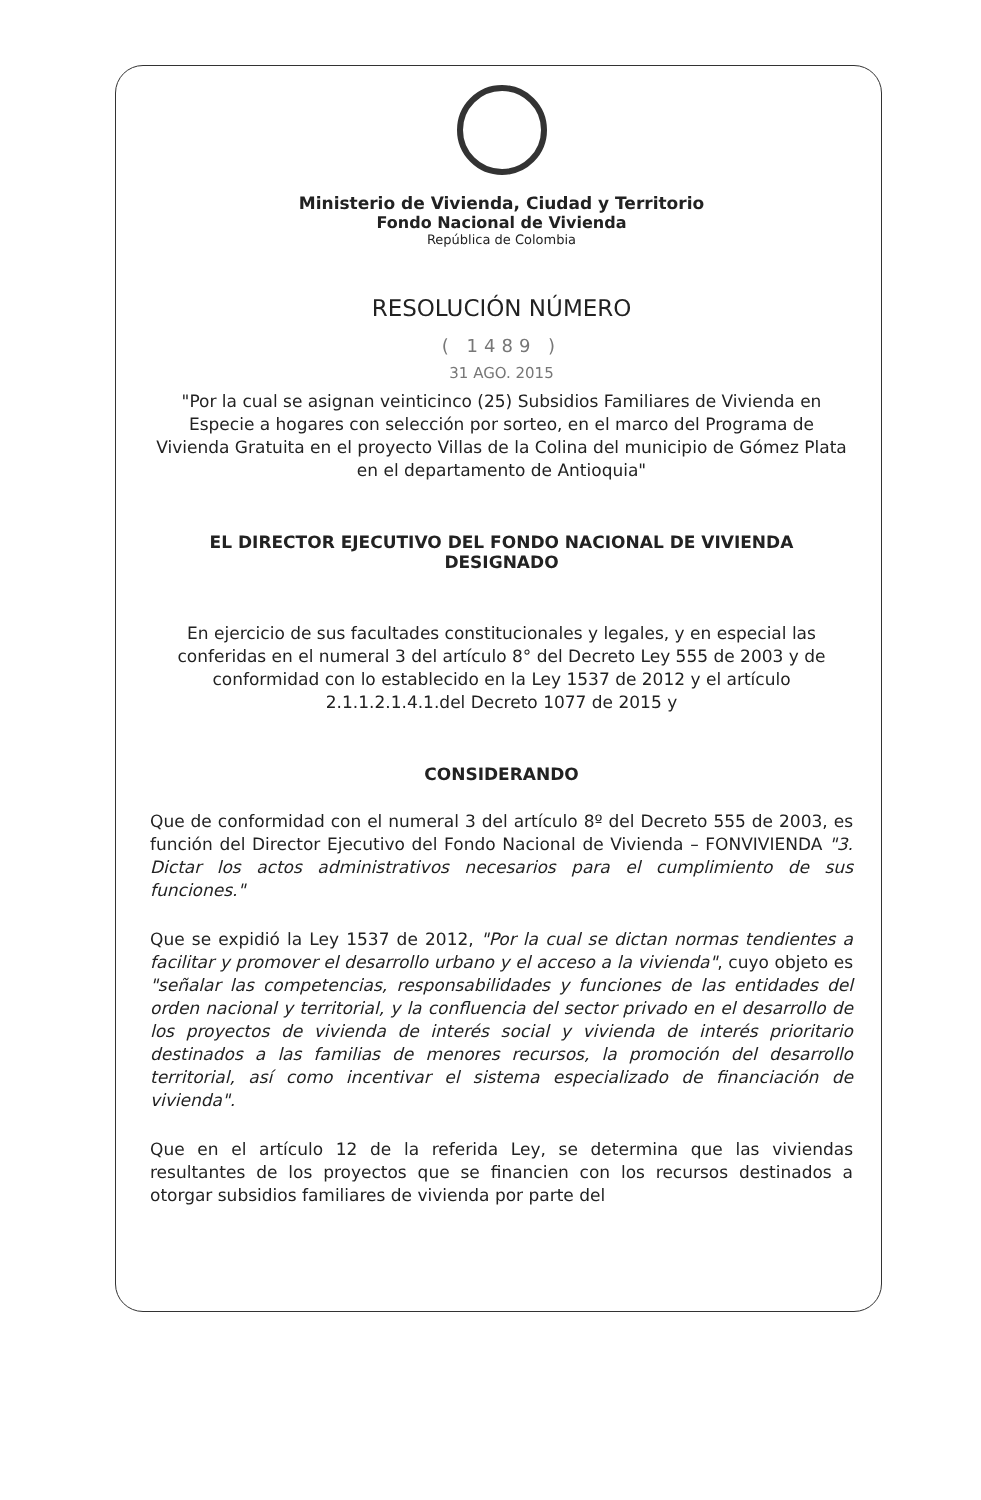Ministerio de Vivienda, Ciudad y Territorio
Fondo Nacional de Vivienda
República de Colombia
RESOLUCIÓN NÚMERO
( 1489 )
31 AGO. 2015
"Por la cual se asignan veinticinco (25) Subsidios Familiares de Vivienda en Especie a hogares con selección por sorteo, en el marco del Programa de Vivienda Gratuita en el proyecto Villas de la Colina del municipio de Gómez Plata en el departamento de Antioquia"
EL DIRECTOR EJECUTIVO DEL FONDO NACIONAL DE VIVIENDA DESIGNADO
En ejercicio de sus facultades constitucionales y legales, y en especial las conferidas en el numeral 3 del artículo 8° del Decreto Ley 555 de 2003 y de conformidad con lo establecido en la Ley 1537 de 2012 y el artículo 2.1.1.2.1.4.1.del Decreto 1077 de 2015 y
CONSIDERANDO
Que de conformidad con el numeral 3 del artículo 8º del Decreto 555 de 2003, es función del Director Ejecutivo del Fondo Nacional de Vivienda – FONVIVIENDA "3. Dictar los actos administrativos necesarios para el cumplimiento de sus funciones."
Que se expidió la Ley 1537 de 2012, "Por la cual se dictan normas tendientes a facilitar y promover el desarrollo urbano y el acceso a la vivienda", cuyo objeto es "señalar las competencias, responsabilidades y funciones de las entidades del orden nacional y territorial, y la confluencia del sector privado en el desarrollo de los proyectos de vivienda de interés social y vivienda de interés prioritario destinados a las familias de menores recursos, la promoción del desarrollo territorial, así como incentivar el sistema especializado de financiación de vivienda".
Que en el artículo 12 de la referida Ley, se determina que las viviendas resultantes de los proyectos que se financien con los recursos destinados a otorgar subsidios familiares de vivienda por parte del